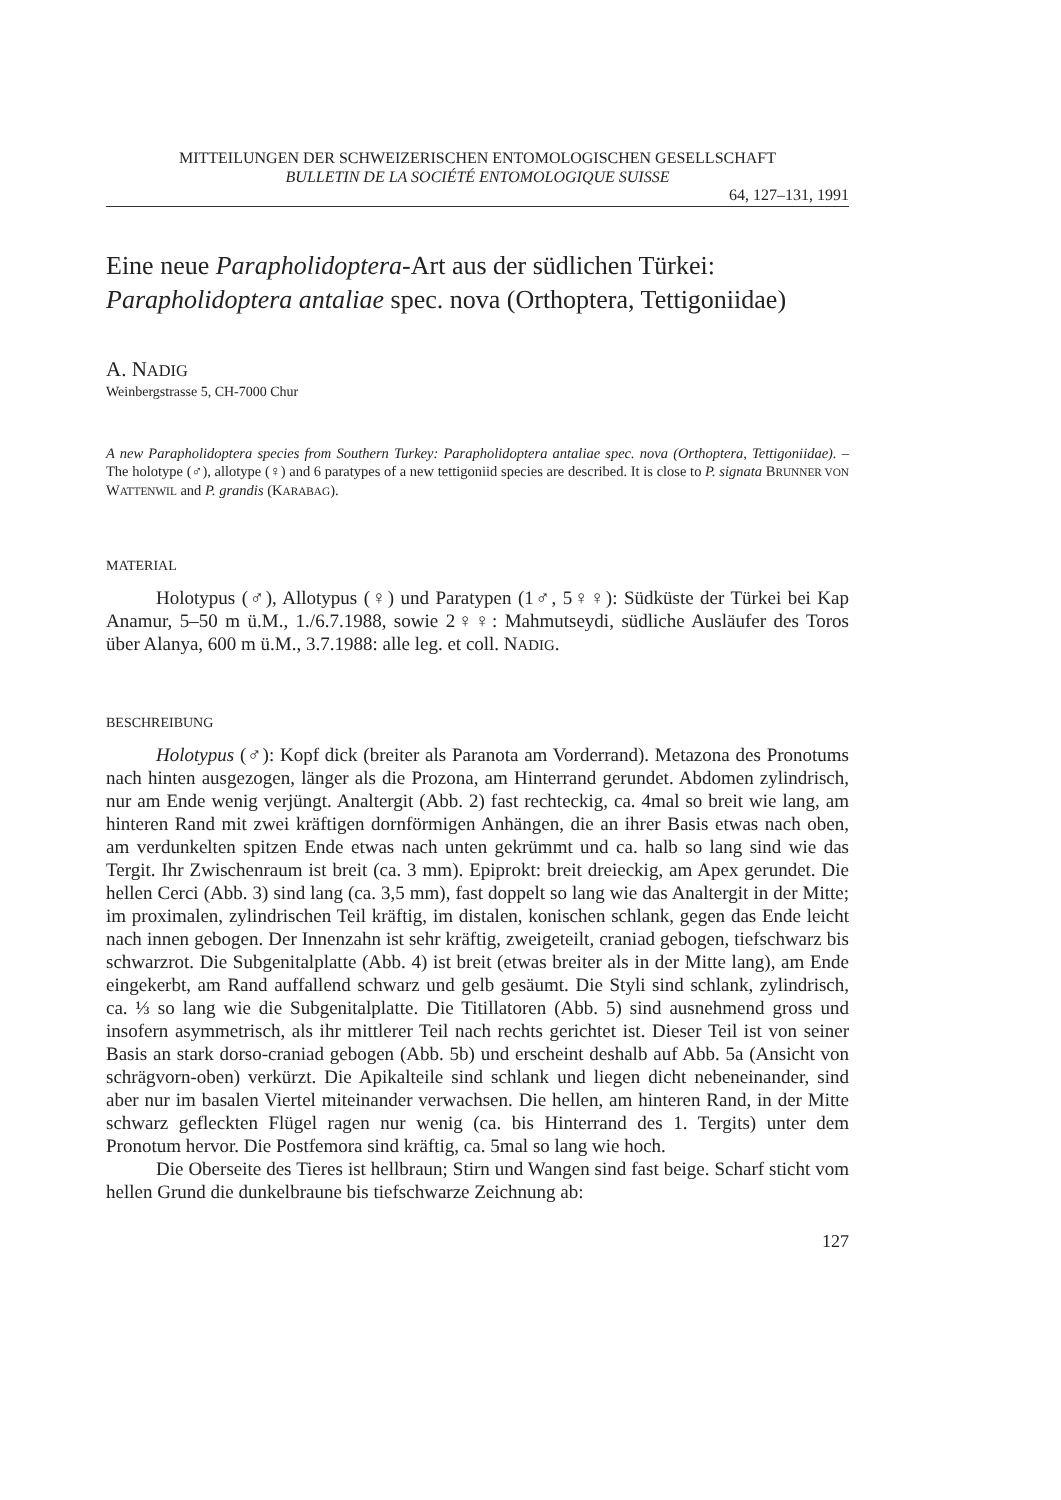MITTEILUNGEN DER SCHWEIZERISCHEN ENTOMOLOGISCHEN GESELLSCHAFT
BULLETIN DE LA SOCIÉTÉ ENTOMOLOGIQUE SUISSE
64, 127–131, 1991
Eine neue Parapholidoptera-Art aus der südlichen Türkei: Parapholidoptera antaliae spec. nova (Orthoptera, Tettigoniidae)
A. NADIG
Weinbergstrasse 5, CH-7000 Chur
A new Parapholidoptera species from Southern Turkey: Parapholidoptera antaliae spec. nova (Orthoptera, Tettigoniidae). – The holotype (♂), allotype (♀) and 6 paratypes of a new tettigoniid species are described. It is close to P. signata BRUNNER VON WATTENWIL and P. grandis (KARABAG).
MATERIAL
Holotypus (♂), Allotypus (♀) und Paratypen (1♂, 5♀♀): Südküste der Türkei bei Kap Anamur, 5–50 m ü.M., 1./6.7.1988, sowie 2♀♀: Mahmutseydi, südliche Ausläufer des Toros über Alanya, 600 m ü.M., 3.7.1988: alle leg. et coll. NADIG.
BESCHREIBUNG
Holotypus (♂): Kopf dick (breiter als Paranota am Vorderrand). Metazona des Pronotums nach hinten ausgezogen, länger als die Prozona, am Hinterrand gerundet. Abdomen zylindrisch, nur am Ende wenig verjüngt. Analtergit (Abb. 2) fast rechteckig, ca. 4mal so breit wie lang, am hinteren Rand mit zwei kräftigen dornförmigen Anhängen, die an ihrer Basis etwas nach oben, am verdunkelten spitzen Ende etwas nach unten gekrümmt und ca. halb so lang sind wie das Tergit. Ihr Zwischenraum ist breit (ca. 3 mm). Epiprokt: breit dreieckig, am Apex gerundet. Die hellen Cerci (Abb. 3) sind lang (ca. 3,5 mm), fast doppelt so lang wie das Analtergit in der Mitte; im proximalen, zylindrischen Teil kräftig, im distalen, konischen schlank, gegen das Ende leicht nach innen gebogen. Der Innenzahn ist sehr kräftig, zweigeteilt, craniad gebogen, tiefschwarz bis schwarzrot. Die Subgenitalplatte (Abb. 4) ist breit (etwas breiter als in der Mitte lang), am Ende eingekerbt, am Rand auffallend schwarz und gelb gesäumt. Die Styli sind schlank, zylindrisch, ca. ⅓ so lang wie die Subgenitalplatte. Die Titillatoren (Abb. 5) sind ausnehmend gross und insofern asymmetrisch, als ihr mittlerer Teil nach rechts gerichtet ist. Dieser Teil ist von seiner Basis an stark dorso-craniad gebogen (Abb. 5b) und erscheint deshalb auf Abb. 5a (Ansicht von schrägvorn-oben) verkürzt. Die Apikalteile sind schlank und liegen dicht nebeneinander, sind aber nur im basalen Viertel miteinander verwachsen. Die hellen, am hinteren Rand, in der Mitte schwarz gefleckten Flügel ragen nur wenig (ca. bis Hinterrand des 1. Tergits) unter dem Pronotum hervor. Die Postfemora sind kräftig, ca. 5mal so lang wie hoch.
Die Oberseite des Tieres ist hellbraun; Stirn und Wangen sind fast beige. Scharf sticht vom hellen Grund die dunkelbraune bis tiefschwarze Zeichnung ab:
127